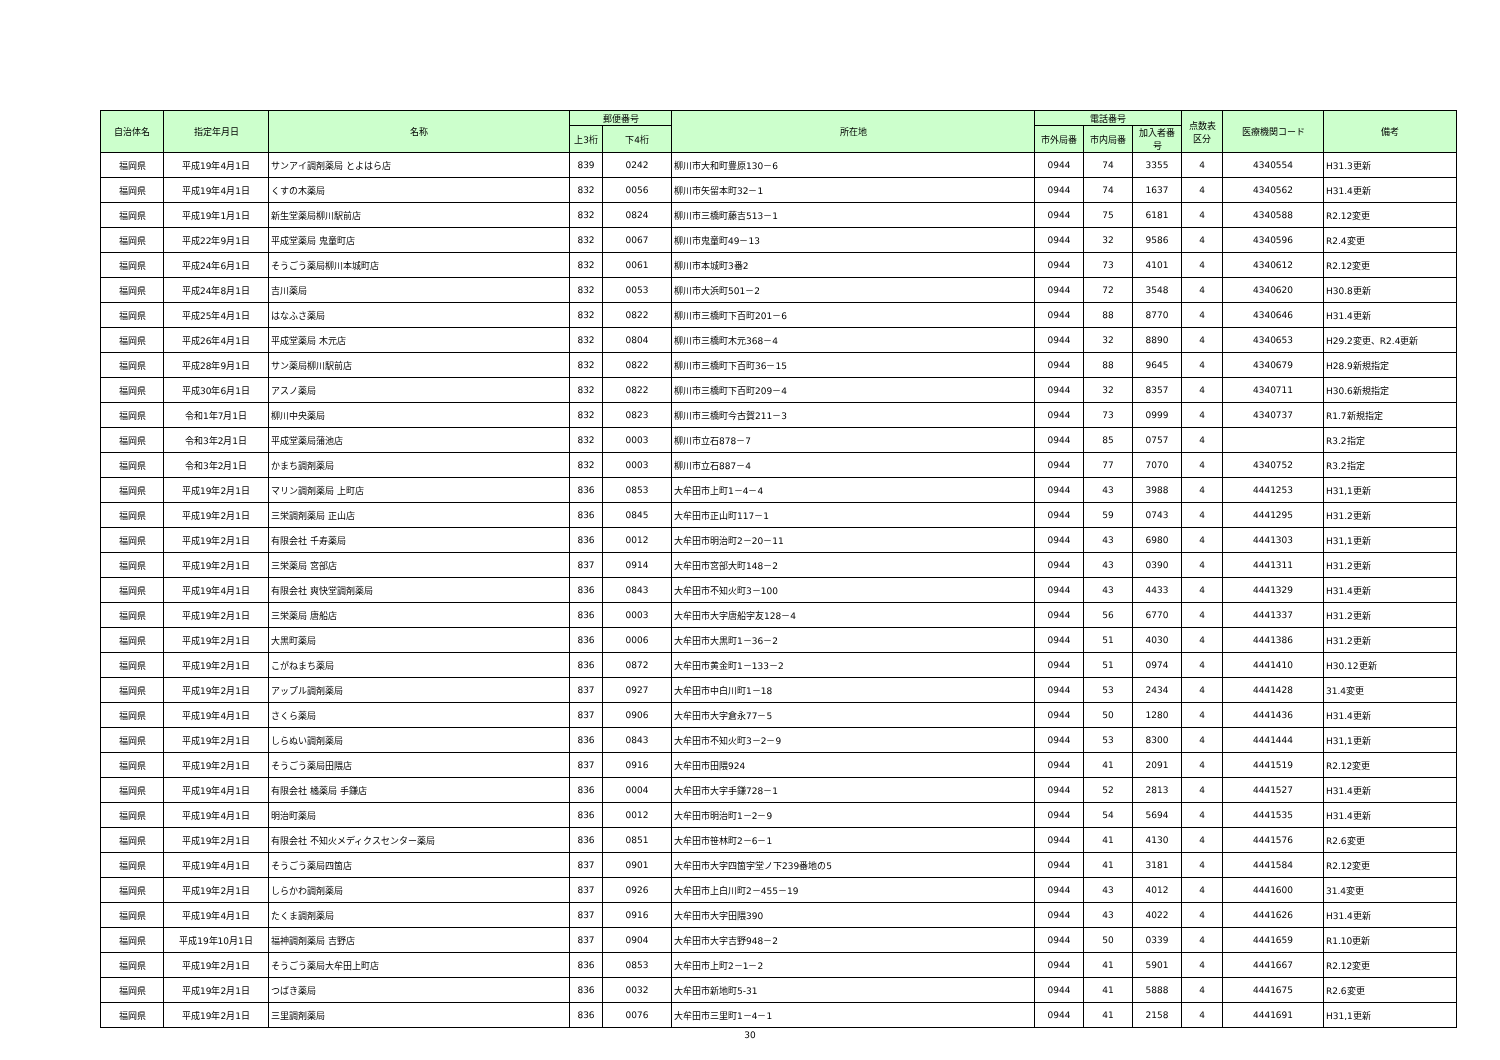| 自治体名 | 指定年月日 | 名称 | 郵便番号 | | 所在地 | 電話番号 | | | 点数表 区分 | 医療機関コード | 備考 |
| --- | --- | --- | --- | --- | --- | --- | --- | --- | --- | --- | --- |
| | | | 上3桁 | 下4桁 | | 市外局番 | 市内局番 | 加入者番号 | | | |
| 福岡県 | 平成19年4月1日 | サンアイ調剤薬局 とよはら店 | 839 | 0242 | 柳川市大和町豊原130－6 | 0944 | 74 | 3355 | 4 | 4340554 | H31.3更新 |
| 福岡県 | 平成19年4月1日 | くすの木薬局 | 832 | 0056 | 柳川市矢留本町32－1 | 0944 | 74 | 1637 | 4 | 4340562 | H31.4更新 |
| 福岡県 | 平成19年1月1日 | 新生堂薬局柳川駅前店 | 832 | 0824 | 柳川市三橋町藤吉513－1 | 0944 | 75 | 6181 | 4 | 4340588 | R2.12変更 |
| 福岡県 | 平成22年9月1日 | 平成堂薬局 鬼童町店 | 832 | 0067 | 柳川市鬼童町49－13 | 0944 | 32 | 9586 | 4 | 4340596 | R2.4変更 |
| 福岡県 | 平成24年6月1日 | そうごう薬局柳川本城町店 | 832 | 0061 | 柳川市本城町3番2 | 0944 | 73 | 4101 | 4 | 4340612 | R2.12変更 |
| 福岡県 | 平成24年8月1日 | 吉川薬局 | 832 | 0053 | 柳川市大浜町501－2 | 0944 | 72 | 3548 | 4 | 4340620 | H30.8更新 |
| 福岡県 | 平成25年4月1日 | はなふさ薬局 | 832 | 0822 | 柳川市三橋町下百町201－6 | 0944 | 88 | 8770 | 4 | 4340646 | H31.4更新 |
| 福岡県 | 平成26年4月1日 | 平成堂薬局 木元店 | 832 | 0804 | 柳川市三橋町木元368－4 | 0944 | 32 | 8890 | 4 | 4340653 | H29.2変更、R2.4更新 |
| 福岡県 | 平成28年9月1日 | サン薬局柳川駅前店 | 832 | 0822 | 柳川市三橋町下百町36－15 | 0944 | 88 | 9645 | 4 | 4340679 | H28.9新規指定 |
| 福岡県 | 平成30年6月1日 | アスノ薬局 | 832 | 0822 | 柳川市三橋町下百町209－4 | 0944 | 32 | 8357 | 4 | 4340711 | H30.6新規指定 |
| 福岡県 | 令和1年7月1日 | 柳川中央薬局 | 832 | 0823 | 柳川市三橋町今古賀211－3 | 0944 | 73 | 0999 | 4 | 4340737 | R1.7新規指定 |
| 福岡県 | 令和3年2月1日 | 平成堂薬局蒲池店 | 832 | 0003 | 柳川市立石878－7 | 0944 | 85 | 0757 | 4 | | R3.2指定 |
| 福岡県 | 令和3年2月1日 | かまち調剤薬局 | 832 | 0003 | 柳川市立石887－4 | 0944 | 77 | 7070 | 4 | 4340752 | R3.2指定 |
| 福岡県 | 平成19年2月1日 | マリン調剤薬局 上町店 | 836 | 0853 | 大牟田市上町1－4－4 | 0944 | 43 | 3988 | 4 | 4441253 | H31,1更新 |
| 福岡県 | 平成19年2月1日 | 三栄調剤薬局 正山店 | 836 | 0845 | 大牟田市正山町117－1 | 0944 | 59 | 0743 | 4 | 4441295 | H31.2更新 |
| 福岡県 | 平成19年2月1日 | 有限会社 千寿薬局 | 836 | 0012 | 大牟田市明治町2－20－11 | 0944 | 43 | 6980 | 4 | 4441303 | H31,1更新 |
| 福岡県 | 平成19年2月1日 | 三栄薬局 宮部店 | 837 | 0914 | 大牟田市宮部大町148－2 | 0944 | 43 | 0390 | 4 | 4441311 | H31.2更新 |
| 福岡県 | 平成19年4月1日 | 有限会社 爽快堂調剤薬局 | 836 | 0843 | 大牟田市不知火町3－100 | 0944 | 43 | 4433 | 4 | 4441329 | H31.4更新 |
| 福岡県 | 平成19年2月1日 | 三栄薬局 唐船店 | 836 | 0003 | 大牟田市大字唐船字友128－4 | 0944 | 56 | 6770 | 4 | 4441337 | H31.2更新 |
| 福岡県 | 平成19年2月1日 | 大黒町薬局 | 836 | 0006 | 大牟田市大黒町1－36－2 | 0944 | 51 | 4030 | 4 | 4441386 | H31.2更新 |
| 福岡県 | 平成19年2月1日 | こがねまち薬局 | 836 | 0872 | 大牟田市黄金町1－133－2 | 0944 | 51 | 0974 | 4 | 4441410 | H30.12更新 |
| 福岡県 | 平成19年2月1日 | アップル調剤薬局 | 837 | 0927 | 大牟田市中白川町1－18 | 0944 | 53 | 2434 | 4 | 4441428 | 31.4変更 |
| 福岡県 | 平成19年4月1日 | さくら薬局 | 837 | 0906 | 大牟田市大字倉永77－5 | 0944 | 50 | 1280 | 4 | 4441436 | H31.4更新 |
| 福岡県 | 平成19年2月1日 | しらぬい調剤薬局 | 836 | 0843 | 大牟田市不知火町3－2－9 | 0944 | 53 | 8300 | 4 | 4441444 | H31,1更新 |
| 福岡県 | 平成19年2月1日 | そうごう薬局田隈店 | 837 | 0916 | 大牟田市田隈924 | 0944 | 41 | 2091 | 4 | 4441519 | R2.12変更 |
| 福岡県 | 平成19年4月1日 | 有限会社 橘薬局 手鎌店 | 836 | 0004 | 大牟田市大字手鎌728－1 | 0944 | 52 | 2813 | 4 | 4441527 | H31.4更新 |
| 福岡県 | 平成19年4月1日 | 明治町薬局 | 836 | 0012 | 大牟田市明治町1－2－9 | 0944 | 54 | 5694 | 4 | 4441535 | H31.4更新 |
| 福岡県 | 平成19年2月1日 | 有限会社 不知火メディクスセンター薬局 | 836 | 0851 | 大牟田市笹林町2－6－1 | 0944 | 41 | 4130 | 4 | 4441576 | R2.6変更 |
| 福岡県 | 平成19年4月1日 | そうごう薬局四箇店 | 837 | 0901 | 大牟田市大字四箇字堂ノ下239番地の5 | 0944 | 41 | 3181 | 4 | 4441584 | R2.12変更 |
| 福岡県 | 平成19年2月1日 | しらかわ調剤薬局 | 837 | 0926 | 大牟田市上白川町2－455－19 | 0944 | 43 | 4012 | 4 | 4441600 | 31.4変更 |
| 福岡県 | 平成19年4月1日 | たくま調剤薬局 | 837 | 0916 | 大牟田市大字田隈390 | 0944 | 43 | 4022 | 4 | 4441626 | H31.4更新 |
| 福岡県 | 平成19年10月1日 | 福神調剤薬局 吉野店 | 837 | 0904 | 大牟田市大字吉野948－2 | 0944 | 50 | 0339 | 4 | 4441659 | R1.10更新 |
| 福岡県 | 平成19年2月1日 | そうごう薬局大牟田上町店 | 836 | 0853 | 大牟田市上町2－1－2 | 0944 | 41 | 5901 | 4 | 4441667 | R2.12変更 |
| 福岡県 | 平成19年2月1日 | つばき薬局 | 836 | 0032 | 大牟田市新地町5-31 | 0944 | 41 | 5888 | 4 | 4441675 | R2.6変更 |
| 福岡県 | 平成19年2月1日 | 三里調剤薬局 | 836 | 0076 | 大牟田市三里町1－4－1 | 0944 | 41 | 2158 | 4 | 4441691 | H31,1更新 |
30